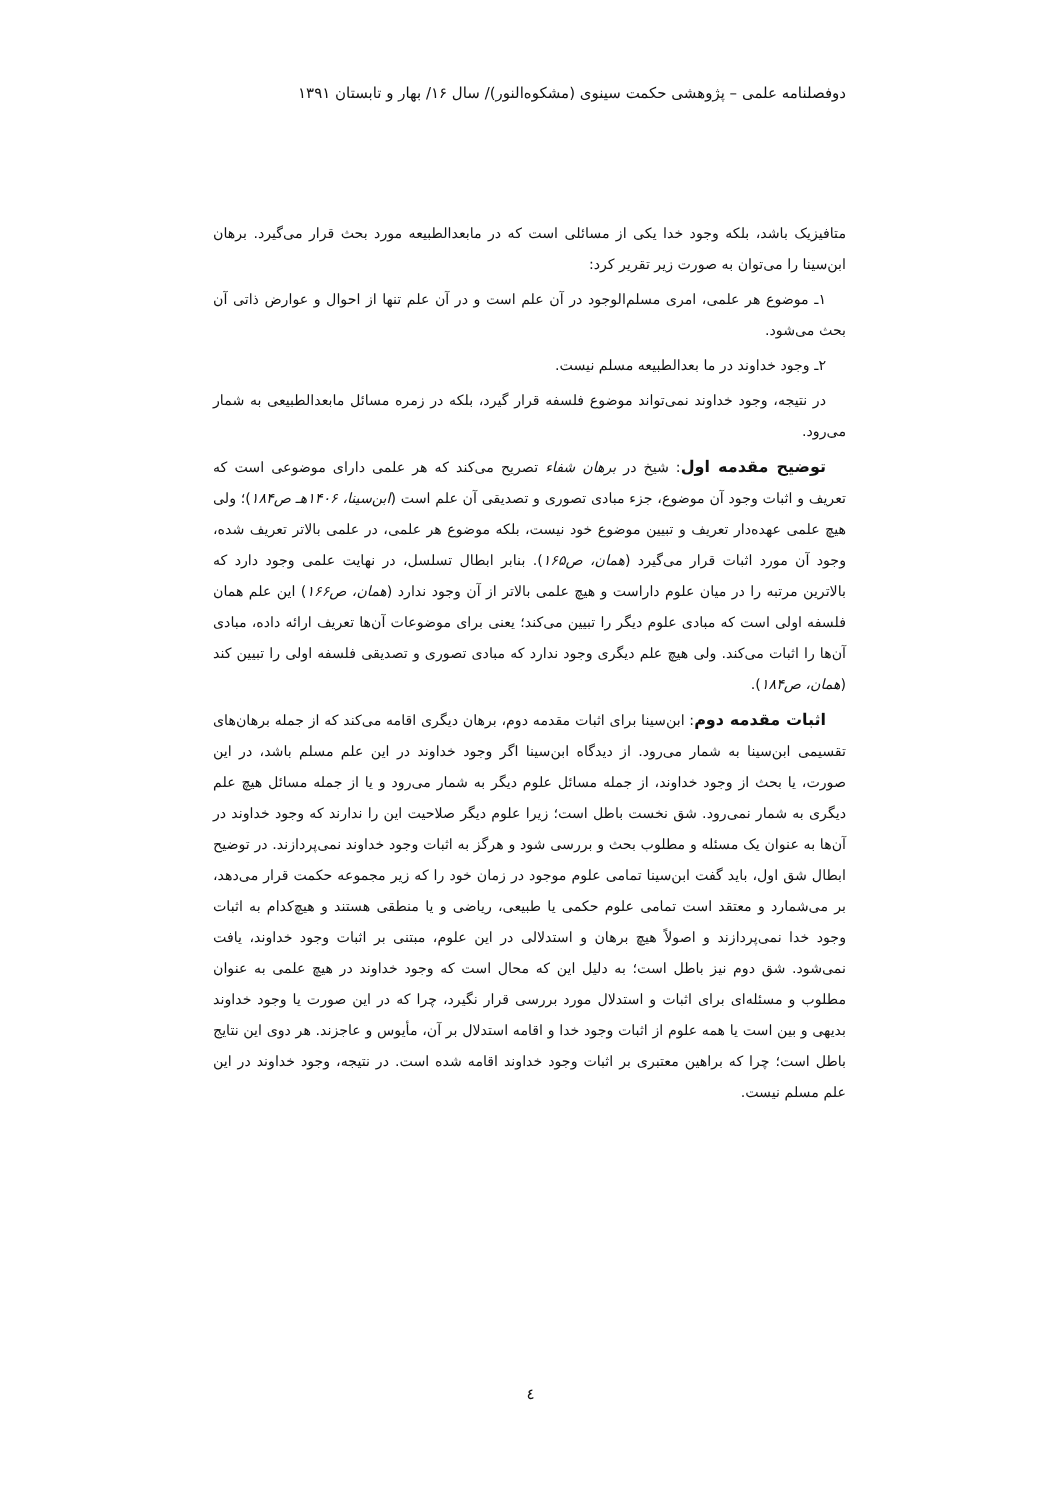دوفصلنامه علمی – پژوهشی حکمت سینوی (مشکوه‌النور)/ سال ۱۶/ بهار و تابستان ۱۳۹۱
متافیزیک باشد، بلکه وجود خدا یکی از مسائلی است که در مابعدالطبیعه مورد بحث قرار می‌گیرد. برهان ابن‌سینا را می‌توان به صورت زیر تقریر کرد:
۱ـ موضوع هر علمی، امری مسلم‌الوجود در آن علم است و در آن علم تنها از احوال و عوارض ذاتی آن بحث می‌شود.
۲ـ وجود خداوند در ما بعدالطبیعه مسلم نیست.
در نتیجه، وجود خداوند نمی‌تواند موضوع فلسفه قرار گیرد، بلکه در زمره مسائل مابعدالطبیعی به شمار می‌رود.
توضیح مقدمه اول: شیخ در برهان شفاء تصریح می‌کند که هر علمی دارای موضوعی است که تعریف و اثبات وجود آن موضوع، جزء مبادی تصوری و تصدیقی آن علم است (ابن‌سینا، ۱۴۰۶هـ ص۱۸۴)؛ ولی هیچ علمی عهده‌دار تعریف و تبیین موضوع خود نیست، بلکه موضوع هر علمی، در علمی بالاتر تعریف شده، وجود آن مورد اثبات قرار می‌گیرد (همان، ص۱۶۵). بنابر ابطال تسلسل، در نهایت علمی وجود دارد که بالاترین مرتبه را در میان علوم داراست و هیچ علمی بالاتر از آن وجود ندارد (همان، ص۱۶۶) این علم همان فلسفه اولی است که مبادی علوم دیگر را تبیین می‌کند؛ یعنی برای موضوعات آن‌ها تعریف ارائه داده، مبادی آن‌ها را اثبات می‌کند. ولی هیچ علم دیگری وجود ندارد که مبادی تصوری و تصدیقی فلسفه اولی را تبیین کند (همان، ص۱۸۴).
اثبات مقدمه دوم: ابن‌سینا برای اثبات مقدمه دوم، برهان دیگری اقامه می‌کند که از جمله برهان‌های تقسیمی ابن‌سینا به شمار می‌رود. از دیدگاه ابن‌سینا اگر وجود خداوند در این علم مسلم باشد، در این صورت، یا بحث از وجود خداوند، از جمله مسائل علوم دیگر به شمار می‌رود و یا از جمله مسائل هیچ علم دیگری به شمار نمی‌رود. شق نخست باطل است؛ زیرا علوم دیگر صلاحیت این را ندارند که وجود خداوند در آن‌ها به عنوان یک مسئله و مطلوب بحث و بررسی شود و هرگز به اثبات وجود خداوند نمی‌پردازند. در توضیح ابطال شق اول، باید گفت ابن‌سینا تمامی علوم موجود در زمان خود را که زیر مجموعه حکمت قرار می‌دهد، بر می‌شمارد و معتقد است تمامی علوم حکمی یا طبیعی، ریاضی و یا منطقی هستند و هیچ‌کدام به اثبات وجود خدا نمی‌پردازند و اصولاً هیچ برهان و استدلالی در این علوم، مبتنی بر اثبات وجود خداوند، یافت نمی‌شود. شق دوم نیز باطل است؛ به دلیل این که محال است که وجود خداوند در هیچ علمی به عنوان مطلوب و مسئله‌ای برای اثبات و استدلال مورد بررسی قرار نگیرد، چرا که در این صورت یا وجود خداوند بدیهی و بین است یا همه علوم از اثبات وجود خدا و اقامه استدلال بر آن، مأیوس و عاجزند. هر دوی این نتایج باطل است؛ چرا که براهین معتبری بر اثبات وجود خداوند اقامه شده است. در نتیجه، وجود خداوند در این علم مسلم نیست.
٤